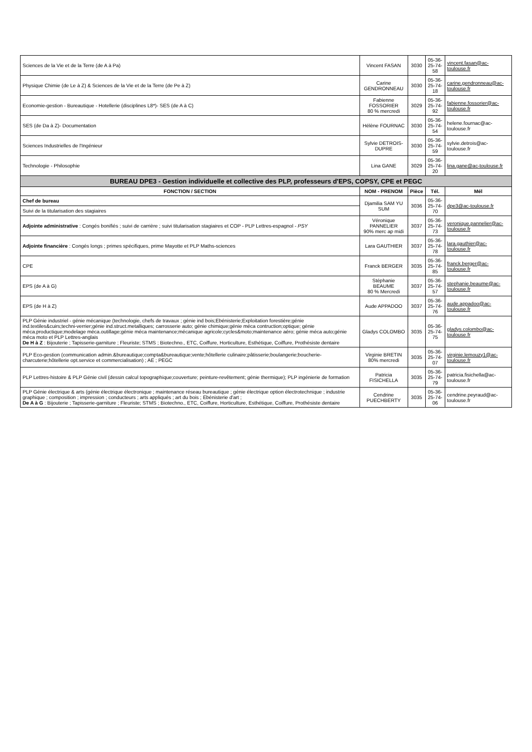| Sciences de la Vie et de la Terre (de A à Pa) | Vincent FASAN | 3030 | 05-36-25-74-58 | vincent.fasan@ac-toulouse.fr |
| Physique Chimie (de Le à Z) & Sciences de la Vie et de la Terre (de Pe à Z) | Carine GENDRONNEAU | 3030 | 05-36-25-74-18 | carine.gendronneau@ac-toulouse.fr |
| Economie-gestion - Bureautique - Hotellerie (disciplines L8*)- SES (de A à C) | Fabienne FOSSORIER 80 % mercredi | 3029 | 05-36-25-74-92 | fabienne.fossorier@ac-toulouse.fr |
| SES (de Da à Z)- Documentation | Hélène FOURNAC | 3030 | 05-36-25-74-54 | helene.fournac@ac-toulouse.fr |
| Sciences Industrielles de l'Ingénieur | Sylvie DETROIS-DUPRE | 3030 | 05-36-25-74-59 | sylvie.detrois@ac-toulouse.fr |
| Technologie - Philosophie | Lina GANE | 3029 | 05-36-25-74-20 | lina.gane@ac-toulouse.fr |
| BUREAU DPE3 - Gestion individuelle et collective des PLP, professeurs d'EPS, COPSY, CPE et PEGC | | | | |
| FONCTION / SECTION | NOM - PRENOM | Pièce | Tél. | Mél |
| Chef de bureau | Djamilia SAM YU SUM | 3036 | 05-36-25-74-70 | dpe3@ac-toulouse.fr |
| Suivi de la titularisation des stagiaires | | | | |
| Adjointe administrative : Congés bonifiés ; suivi de carrière ; suivi titularisation stagiaires et COP - PLP Lettres-espagnol - PSY | Véronique PANNELIER 90% merc ap midi | 3037 | 05-36-25-74-73 | veronique.pannelier@ac-toulouse.fr |
| Adjointe financière : Congés longs ; primes spécifiques, prime Mayotte et PLP Maths-sciences | Lara GAUTHIER | 3037 | 05-36-25-74-78 | lara.gauthier@ac-toulouse.fr |
| CPE | Franck BERGER | 3035 | 05-36-25-74-85 | franck.berger@ac-toulouse.fr |
| EPS (de A à G) | Stéphanie BEAUME 80 % Mercredi | 3037 | 05-36-25-74-57 | stephanie.beaume@ac-toulouse.fr |
| EPS (de H à Z) | Aude APPADOO | 3037 | 05-36-25-74-76 | aude.appadoo@ac-toulouse.fr |
| PLP Génie industriel - génie mécanique (technologie, chefs de travaux ; génie ind bois;Ebénisterie;Exploitation forestière;génie ind.textiles&cuirs;techni-verrier;génie ind.struct.metalliques; carrosserie auto; génie chimique;génie méca contruction;optique; génie méca.productique;modelage méca.outillage;génie méca maintenance;mécanique agricole;cycles&moto;maintenance aéro; génie méca auto;génie méca moto et PLP Lettres-anglais De H à Z : Bijouterie ; Tapisserie-garniture ; Fleuriste; STMS ; Biotechno., ETC, Coiffure, Horticulture, Esthétique, Coiffure, Prothésiste dentaire | Gladys COLOMBO | 3035 | 05-36-25-74-75 | gladys.colombo@ac-toulouse.fr |
| PLP Eco-gestion (communication admin.&bureautique;compta&bureautique;vente;hôtellerie culinaire;pâtisserie;boulangerie;boucherie-charcuterie;hôtellerie opt.service et commercialisation) ; AE ; PEGC | Virginie BRETIN 80% mercredi | 3035 | 05-36-25-74-07 | virginie.lemouzy1@ac-toulouse.fr |
| PLP Lettres-histoire & PLP Génie civil (dessin calcul topographique;couverture; peinture-revêtement; génie thermique); PLP ingénierie de formation | Patricia FISICHELLA | 3035 | 05-36-25-74-79 | patricia.fisichella@ac-toulouse.fr |
| PLP Génie électrique & arts (génie électrique électronique ; maintenance réseau bureautique ; génie électrique option électrotechnique ; industrie graphique ; composition ; impression ; conducteurs ; arts appliqués ; art du bois ; Ebénisterie d'art ; De A à G : Bijouterie ; Tapisserie-garniture ; Fleuriste; STMS ; Biotechno., ETC, Coiffure, Horticulture, Esthétique, Coiffure, Prothésiste dentaire | Cendrine PUECHBERTY | 3035 | 05-36-25-74-06 | cendrine.peyraud@ac-toulouse.fr |